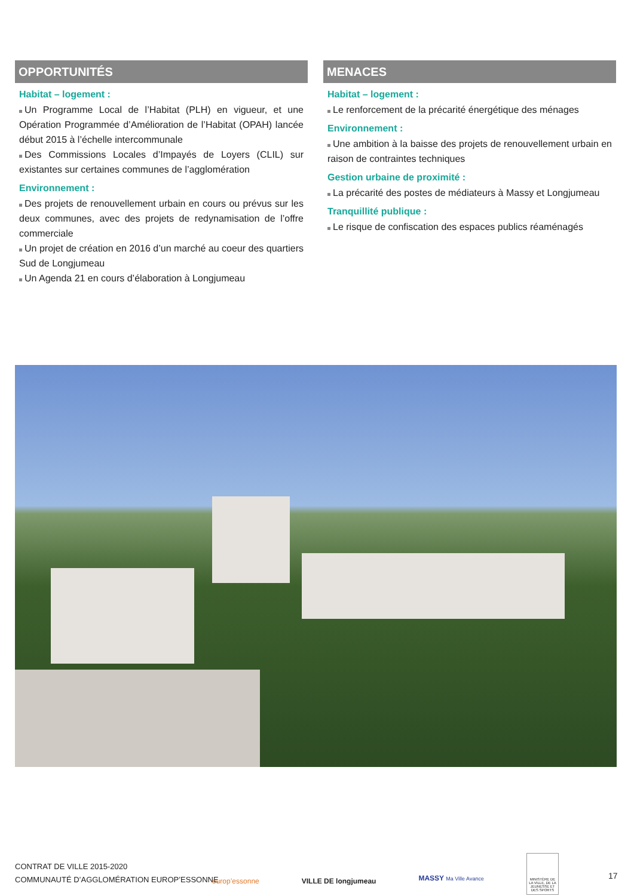OPPORTUNITÉS
Habitat – logement :
Un Programme Local de l’Habitat (PLH) en vigueur, et une Opération Programmée d’Amélioration de l’Habitat (OPAH) lancée début 2015 à l’échelle intercommunale
Des Commissions Locales d’Impayés de Loyers (CLIL) sur existantes sur certaines communes de l’agglomération
Environnement :
Des projets de renouvellement urbain en cours ou prévus sur les deux communes, avec des projets de redynamisation de l’offre commerciale
Un projet de création en 2016 d’un marché au coeur des quartiers Sud de Longjumeau
Un Agenda 21 en cours d’élaboration à Longjumeau
MENACES
Habitat – logement :
Le renforcement de la précarité énergétique des ménages
Environnement :
Une ambition à la baisse des projets de renouvellement urbain en raison de contraintes techniques
Gestion urbaine de proximité :
La précarité des postes de médiateurs à Massy et Longjumeau
Tranquillité publique :
Le risque de confiscation des espaces publics réaménagés
CONTRAT DE VILLE 2015-2020
COMMUNAUTÉ D’AGGLOMÉRATION EUROP’ESSONNE
europ’essonne VILLE DE longjumeau
MASSY Ma Ville Avance
MINISTÈRE DE LA VILLE, DE LA JEUNESSE ET DES SPORTS
17